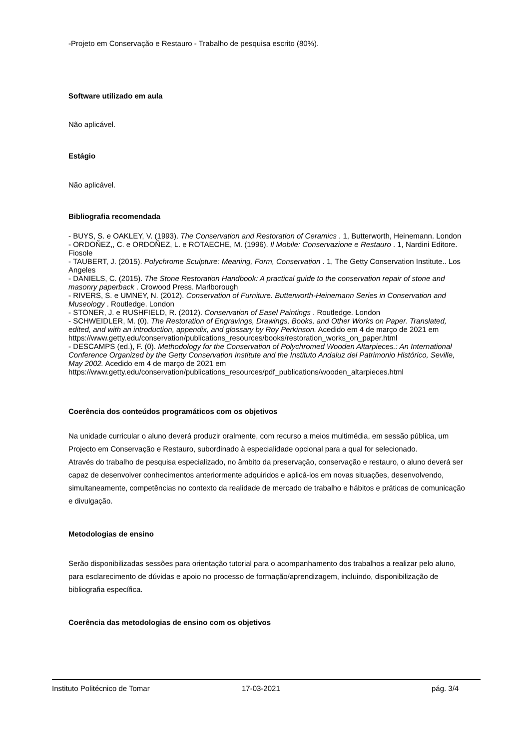-Projeto em Conservação e Restauro - Trabalho de pesquisa escrito (80%).
Software utilizado em aula
Não aplicável.
Estágio
Não aplicável.
Bibliografia recomendada
- BUYS, S. e OAKLEY, V. (1993). The Conservation and Restoration of Ceramics . 1, Butterworth, Heinemann. London
- ORDOÑEZ,, C. e ORDOÑEZ, L. e ROTAECHE, M. (1996). Il Mobile: Conservazione e Restauro . 1, Nardini Editore. Fiosole
- TAUBERT, J. (2015). Polychrome Sculpture: Meaning, Form, Conservation . 1, The Getty Conservation Institute.. Los Angeles
- DANIELS, C. (2015). The Stone Restoration Handbook: A practical guide to the conservation repair of stone and masonry paperback . Crowood Press. Marlborough
- RIVERS, S. e UMNEY, N. (2012). Conservation of Furniture. Butterworth-Heinemann Series in Conservation and Museology . Routledge. London
- STONER, J. e RUSHFIELD, R. (2012). Conservation of Easel Paintings . Routledge. London
- SCHWEIDLER, M. (0). The Restoration of Engravings, Drawings, Books, and Other Works on Paper. Translated, edited, and with an introduction, appendix, and glossary by Roy Perkinson. Acedido em 4 de março de 2021 em
https://www.getty.edu/conservation/publications_resources/books/restoration_works_on_paper.html
- DESCAMPS (ed.), F. (0). Methodology for the Conservation of Polychromed Wooden Altarpieces.: An International Conference Organized by the Getty Conservation Institute and the Instituto Andaluz del Patrimonio Histórico, Seville, May 2002. Acedido em 4 de março de 2021 em
https://www.getty.edu/conservation/publications_resources/pdf_publications/wooden_altarpieces.html
Coerência dos conteúdos programáticos com os objetivos
Na unidade curricular o aluno deverá produzir oralmente, com recurso a meios multimédia, em sessão pública, um Projecto em Conservação e Restauro, subordinado à especialidade opcional para a qual for selecionado.
Através do trabalho de pesquisa especializado, no âmbito da preservação, conservação e restauro, o aluno deverá ser capaz de desenvolver conhecimentos anteriormente adquiridos e aplicá-los em novas situações, desenvolvendo, simultaneamente, competências no contexto da realidade de mercado de trabalho e hábitos e práticas de comunicação e divulgação.
Metodologias de ensino
Serão disponibilizadas sessões para orientação tutorial para o acompanhamento dos trabalhos a realizar pelo aluno, para esclarecimento de dúvidas e apoio no processo de formação/aprendizagem, incluindo, disponibilização de bibliografia específica.
Coerência das metodologias de ensino com os objetivos
Instituto Politécnico de Tomar 17-03-2021 pág. 3/4